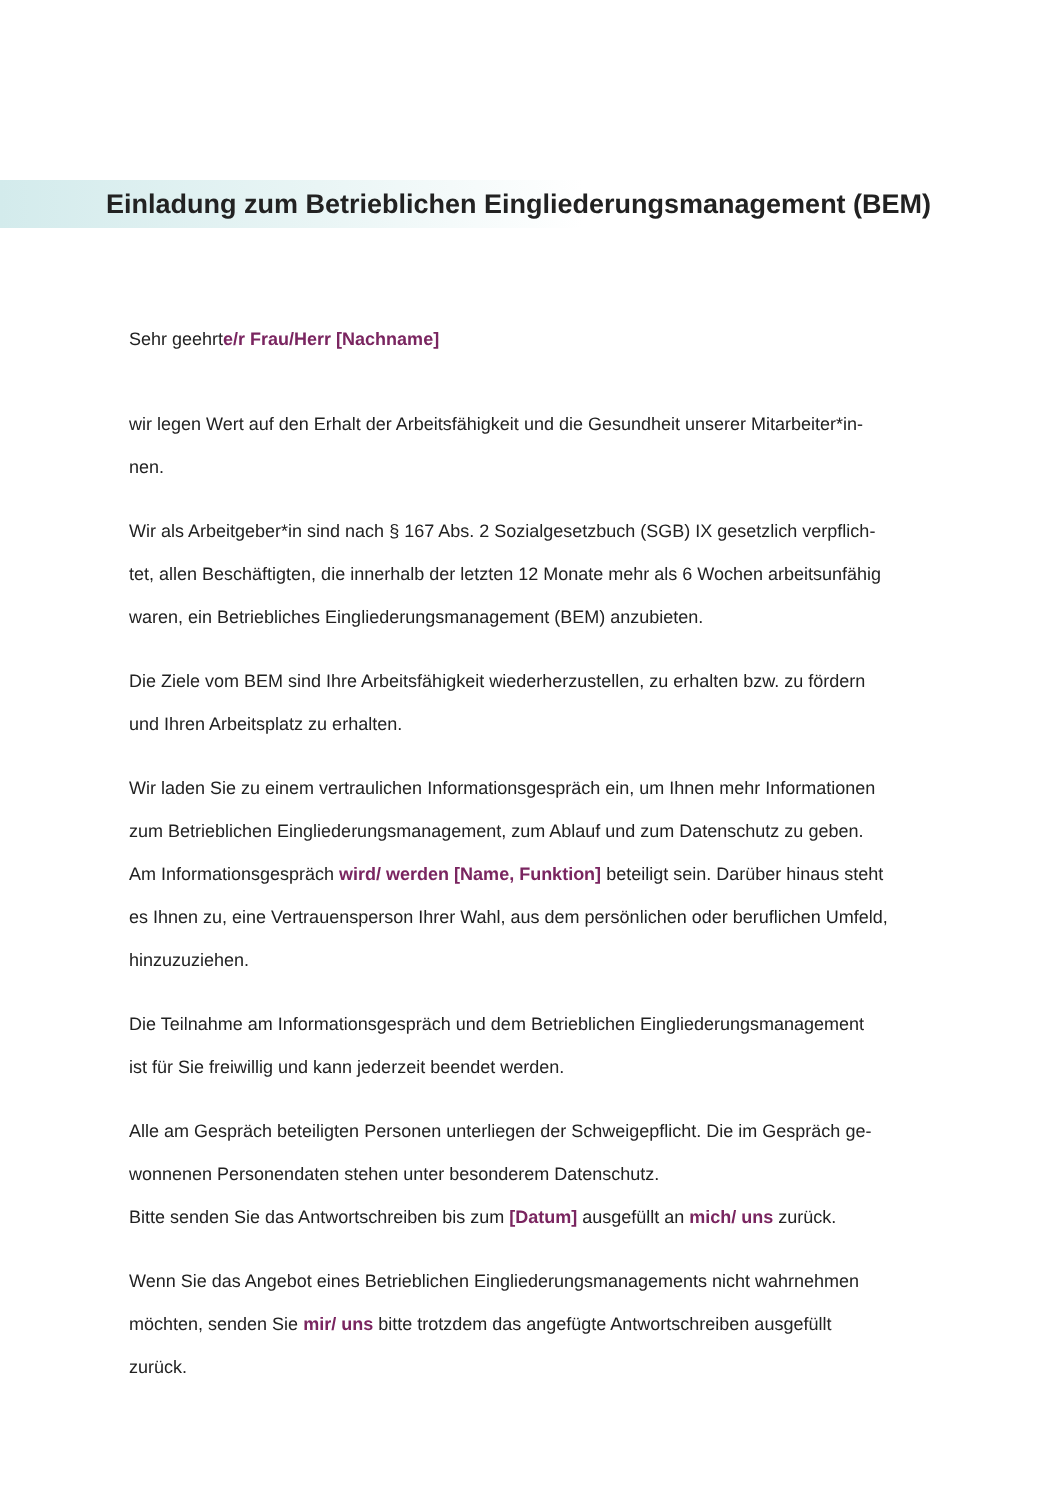Einladung zum Betrieblichen Eingliederungsmanagement (BEM)
Sehr geehrte/r Frau/Herr [Nachname]
wir legen Wert auf den Erhalt der Arbeitsfähigkeit und die Gesundheit unserer Mitarbeiter*in-
nen.
Wir als Arbeitgeber*in sind nach § 167 Abs. 2 Sozialgesetzbuch (SGB) IX gesetzlich verpflich-
tet, allen Beschäftigten, die innerhalb der letzten 12 Monate mehr als 6 Wochen arbeitsunfähig
waren, ein Betriebliches Eingliederungsmanagement (BEM) anzubieten.
Die Ziele vom BEM sind Ihre Arbeitsfähigkeit wiederherzustellen, zu erhalten bzw. zu fördern
und Ihren Arbeitsplatz zu erhalten.
Wir laden Sie zu einem vertraulichen Informationsgespräch ein, um Ihnen mehr Informationen
zum Betrieblichen Eingliederungsmanagement, zum Ablauf und zum Datenschutz zu geben.
Am Informationsgespräch wird/ werden [Name, Funktion] beteiligt sein. Darüber hinaus steht
es Ihnen zu, eine Vertrauensperson Ihrer Wahl, aus dem persönlichen oder beruflichen Umfeld,
hinzuzuziehen.
Die Teilnahme am Informationsgespräch und dem Betrieblichen Eingliederungsmanagement
ist für Sie freiwillig und kann jederzeit beendet werden.
Alle am Gespräch beteiligten Personen unterliegen der Schweigepflicht. Die im Gespräch ge-
wonnenen Personendaten stehen unter besonderem Datenschutz.
Bitte senden Sie das Antwortschreiben bis zum [Datum] ausgefüllt an mich/ uns zurück.
Wenn Sie das Angebot eines Betrieblichen Eingliederungsmanagements nicht wahrnehmen
möchten, senden Sie mir/ uns bitte trotzdem das angefügte Antwortschreiben ausgefüllt
zurück.